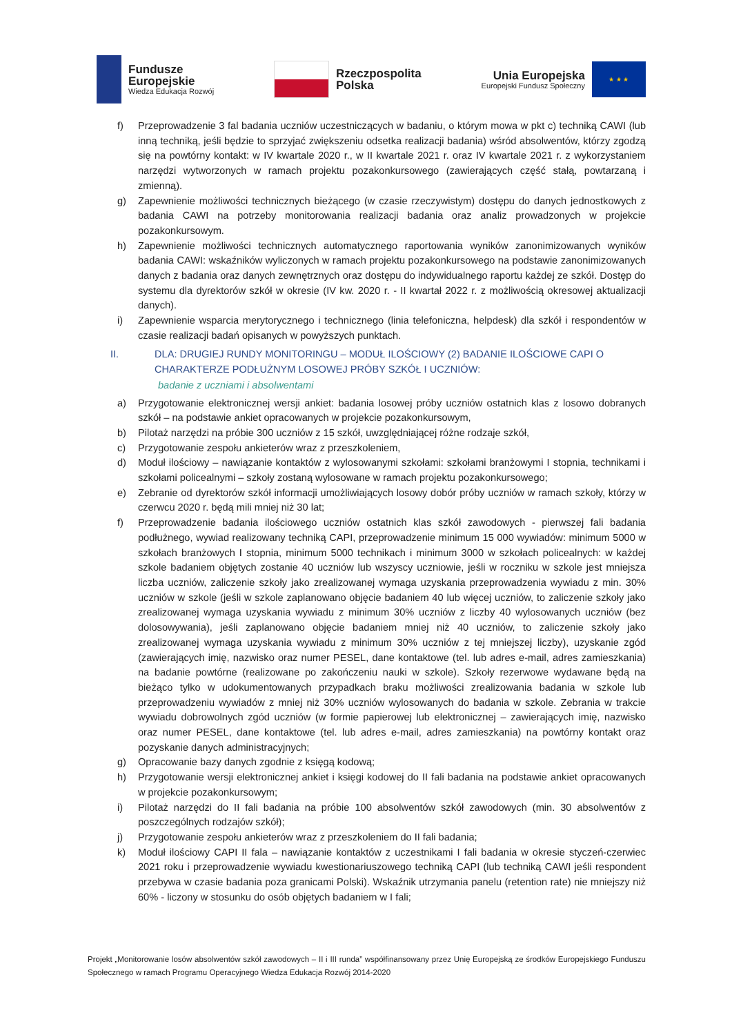Fundusze
Europejskie
Wiedza Edukacja Rozwój
Rzeczpospolita
Polska
Unia Europejska
Europejski Fundusz Społeczny
★ ★ ★
f) Przeprowadzenie 3 fal badania uczniów uczestniczących w badaniu, o którym mowa w pkt c) techniką CAWI (lub inną techniką, jeśli będzie to sprzyjać zwiększeniu odsetka realizacji badania) wśród absolwentów, którzy zgodzą się na powtórny kontakt: w IV kwartale 2020 r., w II kwartale 2021 r. oraz IV kwartale 2021 r. z wykorzystaniem narzędzi wytworzonych w ramach projektu pozakonkursowego (zawierających część stałą, powtarzaną i zmienną).
g) Zapewnienie możliwości technicznych bieżącego (w czasie rzeczywistym) dostępu do danych jednostkowych z badania CAWI na potrzeby monitorowania realizacji badania oraz analiz prowadzonych w projekcie pozakonkursowym.
h) Zapewnienie możliwości technicznych automatycznego raportowania wyników zanonimizowanych wyników badania CAWI: wskaźników wyliczonych w ramach projektu pozakonkursowego na podstawie zanonimizowanych danych z badania oraz danych zewnętrznych oraz dostępu do indywidualnego raportu każdej ze szkół. Dostęp do systemu dla dyrektorów szkół w okresie (IV kw. 2020 r. - II kwartał 2022 r. z możliwością okresowej aktualizacji danych).
i) Zapewnienie wsparcia merytorycznego i technicznego (linia telefoniczna, helpdesk) dla szkół i respondentów w czasie realizacji badań opisanych w powyższych punktach.
II. DLA: DRUGIEJ RUNDY MONITORINGU – MODUŁ ILOŚCIOWY (2) BADANIE ILOŚCIOWE CAPI O CHARAKTERZE PODŁUŻNYM LOSOWEJ PRÓBY SZKÓŁ I UCZNIÓW:
badanie z uczniami i absolwentami
a) Przygotowanie elektronicznej wersji ankiet: badania losowej próby uczniów ostatnich klas z losowo dobranych szkół – na podstawie ankiet opracowanych w projekcie pozakonkursowym,
b) Pilotaż narzędzi na próbie 300 uczniów z 15 szkół, uwzględniającej różne rodzaje szkół,
c) Przygotowanie zespołu ankieterów wraz z przeszkoleniem,
d) Moduł ilościowy – nawiązanie kontaktów z wylosowanymi szkołami: szkołami branżowymi I stopnia, technikami i szkołami policealnymi – szkoły zostaną wylosowane w ramach projektu pozakonkursowego;
e) Zebranie od dyrektorów szkół informacji umożliwiających losowy dobór próby uczniów w ramach szkoły, którzy w czerwcu 2020 r. będą mili mniej niż 30 lat;
f) Przeprowadzenie badania ilościowego uczniów ostatnich klas szkół zawodowych - pierwszej fali badania podłużnego, wywiad realizowany techniką CAPI, przeprowadzenie minimum 15 000 wywiadów: minimum 5000 w szkołach branżowych I stopnia, minimum 5000 technikach i minimum 3000 w szkołach policealnych: w każdej szkole badaniem objętych zostanie 40 uczniów lub wszyscy uczniowie, jeśli w roczniku w szkole jest mniejsza liczba uczniów, zaliczenie szkoły jako zrealizowanej wymaga uzyskania przeprowadzenia wywiadu z min. 30% uczniów w szkole (jeśli w szkole zaplanowano objęcie badaniem 40 lub więcej uczniów, to zaliczenie szkoły jako zrealizowanej wymaga uzyskania wywiadu z minimum 30% uczniów z liczby 40 wylosowanych uczniów (bez dolosowywania), jeśli zaplanowano objęcie badaniem mniej niż 40 uczniów, to zaliczenie szkoły jako zrealizowanej wymaga uzyskania wywiadu z minimum 30% uczniów z tej mniejszej liczby), uzyskanie zgód (zawierających imię, nazwisko oraz numer PESEL, dane kontaktowe (tel. lub adres e-mail, adres zamieszkania) na badanie powtórne (realizowane po zakończeniu nauki w szkole). Szkoły rezerwowe wydawane będą na bieżąco tylko w udokumentowanych przypadkach braku możliwości zrealizowania badania w szkole lub przeprowadzeniu wywiadów z mniej niż 30% uczniów wylosowanych do badania w szkole. Zebrania w trakcie wywiadu dobrowolnych zgód uczniów (w formie papierowej lub elektronicznej – zawierających imię, nazwisko oraz numer PESEL, dane kontaktowe (tel. lub adres e-mail, adres zamieszkania) na powtórny kontakt oraz pozyskanie danych administracyjnych;
g) Opracowanie bazy danych zgodnie z księgą kodową;
h) Przygotowanie wersji elektronicznej ankiet i księgi kodowej do II fali badania na podstawie ankiet opracowanych w projekcie pozakonkursowym;
i) Pilotaż narzędzi do II fali badania na próbie 100 absolwentów szkół zawodowych (min. 30 absolwentów z poszczególnych rodzajów szkół);
j) Przygotowanie zespołu ankieterów wraz z przeszkoleniem do II fali badania;
k) Moduł ilościowy CAPI II fala – nawiązanie kontaktów z uczestnikami I fali badania w okresie styczeń-czerwiec 2021 roku i przeprowadzenie wywiadu kwestionariuszowego techniką CAPI (lub techniką CAWI jeśli respondent przebywa w czasie badania poza granicami Polski). Wskaźnik utrzymania panelu (retention rate) nie mniejszy niż 60% - liczony w stosunku do osób objętych badaniem w I fali;
Projekt „Monitorowanie losów absolwentów szkół zawodowych – II i III runda” współfinansowany przez Unię Europejską ze środków Europejskiego Funduszu Społecznego w ramach Programu Operacyjnego Wiedza Edukacja Rozwój 2014-2020